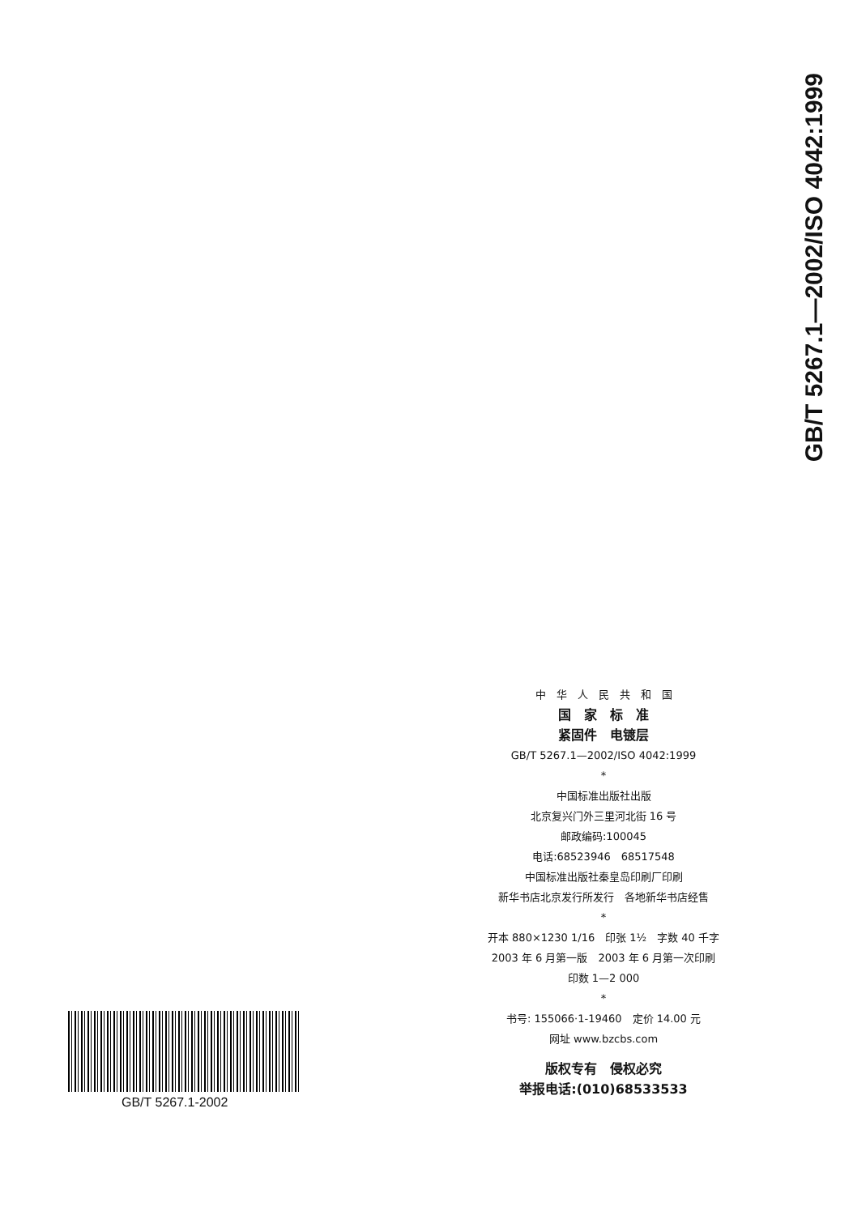GB/T 5267.1—2002/ISO 4042:1999
中　华　人　民　共　和　国
国　家　标　准
紧固件　电镀层
GB/T 5267.1—2002/ISO 4042:1999
*
中国标准出版社出版
北京复兴门外三里河北街 16 号
邮政编码:100045
电话:68523946　68517548
中国标准出版社秦皇岛印刷厂印刷
新华书店北京发行所发行　各地新华书店经售
*
开本 880×1230 1/16　印张 1½　字数 40 千字
2003 年 6 月第一版　2003 年 6 月第一次印刷
印数 1—2 000
*
书号: 155066·1-19460　定价 14.00 元
网址 www.bzcbs.com
版权专有　侵权必究
举报电话:(010)68533533
GB/T 5267.1-2002